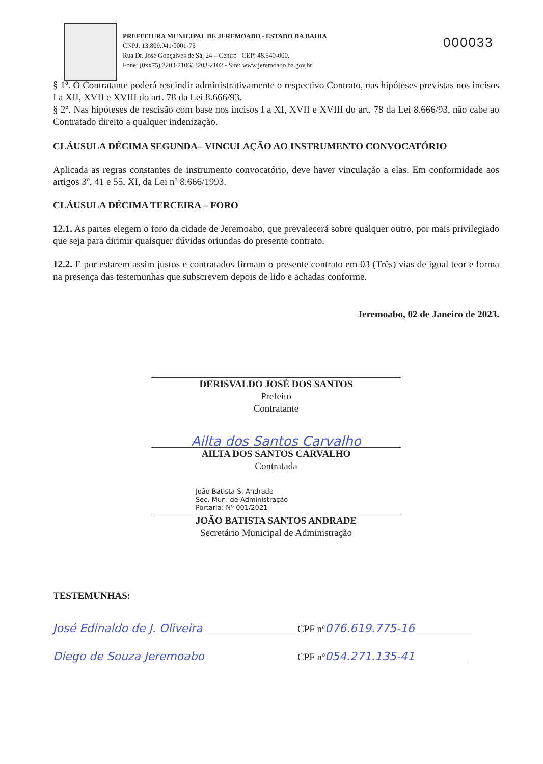PREFEITURA MUNICIPAL DE JEREMOABO - ESTADO DA BAHIA
CNPJ: 13.809.041/0001-75
Rua Dr. José Gonçalves de Sá, 24 – Centro CEP: 48.540-000.
Fone: (0xx75) 3203-2106/ 3203-2102 - Site: www.jeremoabo.ba.gov.br
000033
§ 1º. O Contratante poderá rescindir administrativamente o respectivo Contrato, nas hipóteses previstas nos incisos I a XII, XVII e XVIII do art. 78 da Lei 8.666/93.
§ 2º. Nas hipóteses de rescisão com base nos incisos I a XI, XVII e XVIII do art. 78 da Lei 8.666/93, não cabe ao Contratado direito a qualquer indenização.
CLÁUSULA DÉCIMA SEGUNDA– VINCULAÇÃO AO INSTRUMENTO CONVOCATÓRIO
Aplicada as regras constantes de instrumento convocatório, deve haver vinculação a elas. Em conformidade aos artigos 3º, 41 e 55, XI, da Lei nº 8.666/1993.
CLÁUSULA DÉCIMA TERCEIRA – FORO
12.1. As partes elegem o foro da cidade de Jeremoabo, que prevalecerá sobre qualquer outro, por mais privilegiado que seja para dirimir quaisquer dúvidas oriundas do presente contrato.
12.2. E por estarem assim justos e contratados firmam o presente contrato em 03 (Três) vias de igual teor e forma na presença das testemunhas que subscrevem depois de lido e achadas conforme.
Jeremoabo, 02 de Janeiro de 2023.
DERISVALDO JOSÉ DOS SANTOS
Prefeito
Contratante
Ailta dos Santos Carvalho
AILTA DOS SANTOS CARVALHO
Contratada
João Batista S. Andrade
Sec. Mun. de Administração
Portaria: Nº 001/2021
JOÃO BATISTA SANTOS ANDRADE
Secretário Municipal de Administração
TESTEMUNHAS:
José Edinaldo de J. Oliveira CPF nº 076.619.775-16
Diego de Souza Jeremoabo CPF nº 054.271.135-41